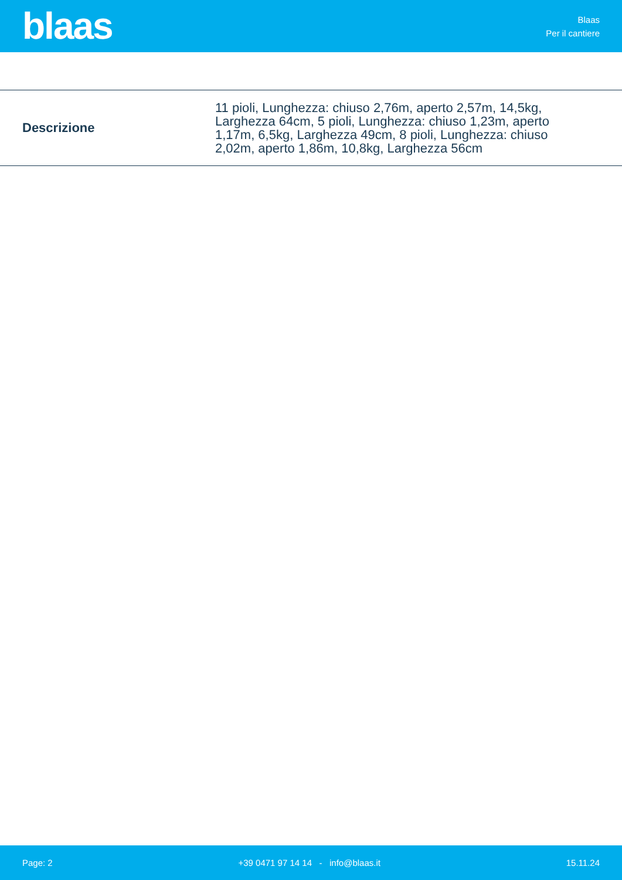blaas
Blaas
Per il cantiere
| Descrizione | 11 pioli, Lunghezza: chiuso 2,76m, aperto 2,57m, 14,5kg, Larghezza 64cm, 5 pioli, Lunghezza: chiuso 1,23m, aperto 1,17m, 6,5kg, Larghezza 49cm, 8 pioli, Lunghezza: chiuso 2,02m, aperto 1,86m, 10,8kg, Larghezza 56cm |
Page: 2 +39 0471 97 14 14 - info@blaas.it 15.11.24